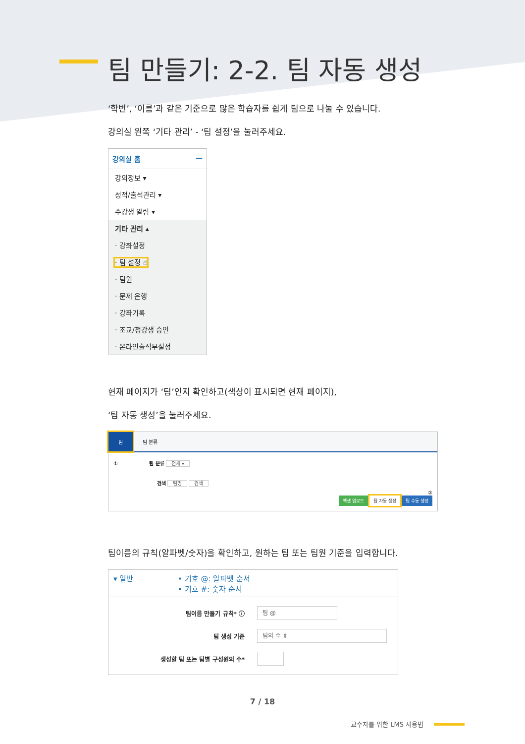팀 만들기: 2-2. 팀 자동 생성
‘학번’, ‘이름’과 같은 기준으로 많은 학습자를 쉽게 팀으로 나눌 수 있습니다.
강의실 왼쪽 ‘기타 관리’ - ‘팀 설정’을 눌러주세요.
강의실 홈 —
강의정보 ▾
성적/출석관리 ▾
수강생 알림 ▾
기타 관리 ▴
· 강좌설정
· 팀 설정 ☝
· 팀원
· 문제 은행
· 강좌기록
· 조교/청강생 승인
· 온라인출석부설정
현재 페이지가 ‘팀’인지 확인하고(색상이 표시되면 현재 페이지),
‘팀 자동 생성’을 눌러주세요.
팀 팀 분류
① 팀 분류 전체 ▾
검색 팀명 검색
②
엑셀 업로드 팀 자동 생성 팀 수동 생성
팀이름의 규칙(알파벳/숫자)을 확인하고, 원하는 팀 또는 팀원 기준을 입력합니다.
▾ 일반 • 기호 @: 알파벳 순서
• 기호 #: 숫자 순서
팀이름 만들기 규칙* ⓘ 팀 @
팀 생성 기준 팀의 수 ⇕
생성할 팀 또는 팀별 구성원의 수*
7 / 18
교수자를 위한 LMS 사용법